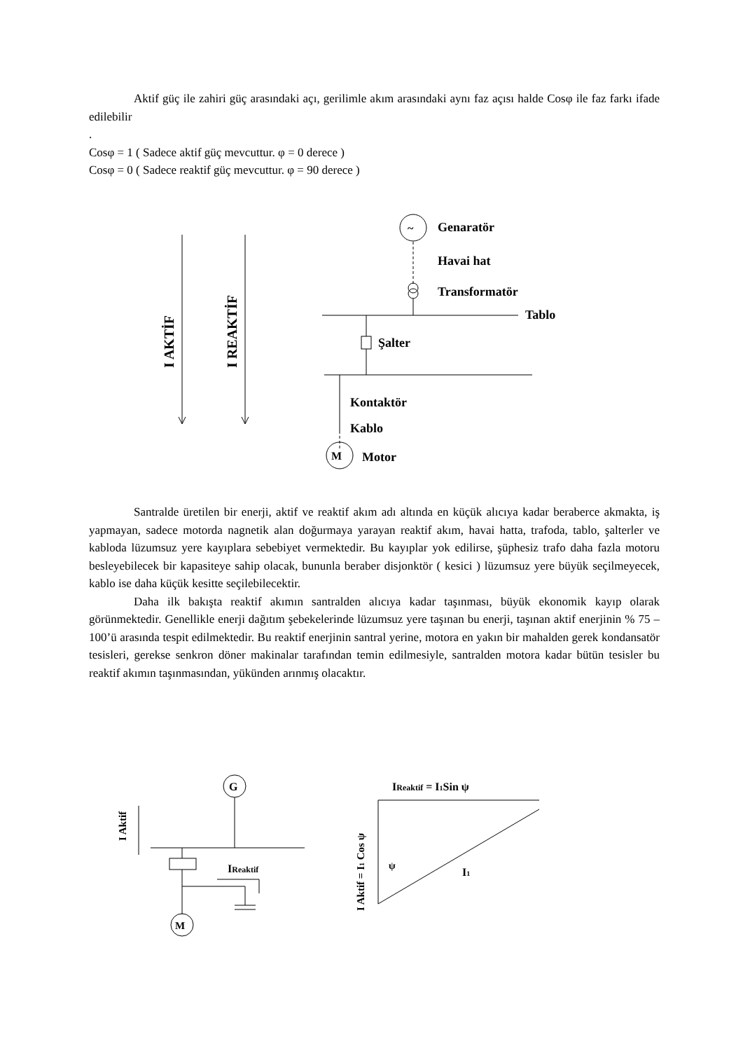Aktif güç ile zahiri güç arasındaki açı, gerilimle akım arasındaki aynı faz açısı halde Cosφ ile faz farkı ifade edilebilir
.
Cosφ = 1 ( Sadece aktif güç mevcuttur. φ = 0 derece )
Cosφ = 0 ( Sadece reaktif güç mevcuttur. φ = 90 derece )
I AKTİF
I REAKTİF
~
Genaratör
Havai hat
Transformatör
Tablo
Şalter
Kontaktör
Kablo
M
Motor
Santralde üretilen bir enerji, aktif ve reaktif akım adı altında en küçük alıcıya kadar beraberce akmakta, iş yapmayan, sadece motorda nagnetik alan doğurmaya yarayan reaktif akım, havai hatta, trafoda, tablo, şalterler ve kabloda lüzumsuz yere kayıplara sebebiyet vermektedir. Bu kayıplar yok edilirse, şüphesiz trafo daha fazla motoru besleyebilecek bir kapasiteye sahip olacak, bununla beraber disjonktör ( kesici ) lüzumsuz yere büyük seçilmeyecek, kablo ise daha küçük kesitte seçilebilecektir.
Daha ilk bakışta reaktif akımın santralden alıcıya kadar taşınması, büyük ekonomik kayıp olarak görünmektedir. Genellikle enerji dağıtım şebekelerinde lüzumsuz yere taşınan bu enerji, taşınan aktif enerjinin % 75 – 100’ü arasında tespit edilmektedir. Bu reaktif enerjinin santral yerine, motora en yakın bir mahalden gerek kondansatör tesisleri, gerekse senkron döner makinalar tarafından temin edilmesiyle, santralden motora kadar bütün tesisler bu reaktif akımın taşınmasından, yükünden arınmış olacaktır.
G
M
I Aktif
IReaktif
I Aktif = I1 Cos ψ
IReaktif = I1Sin ψ
ψ
I1